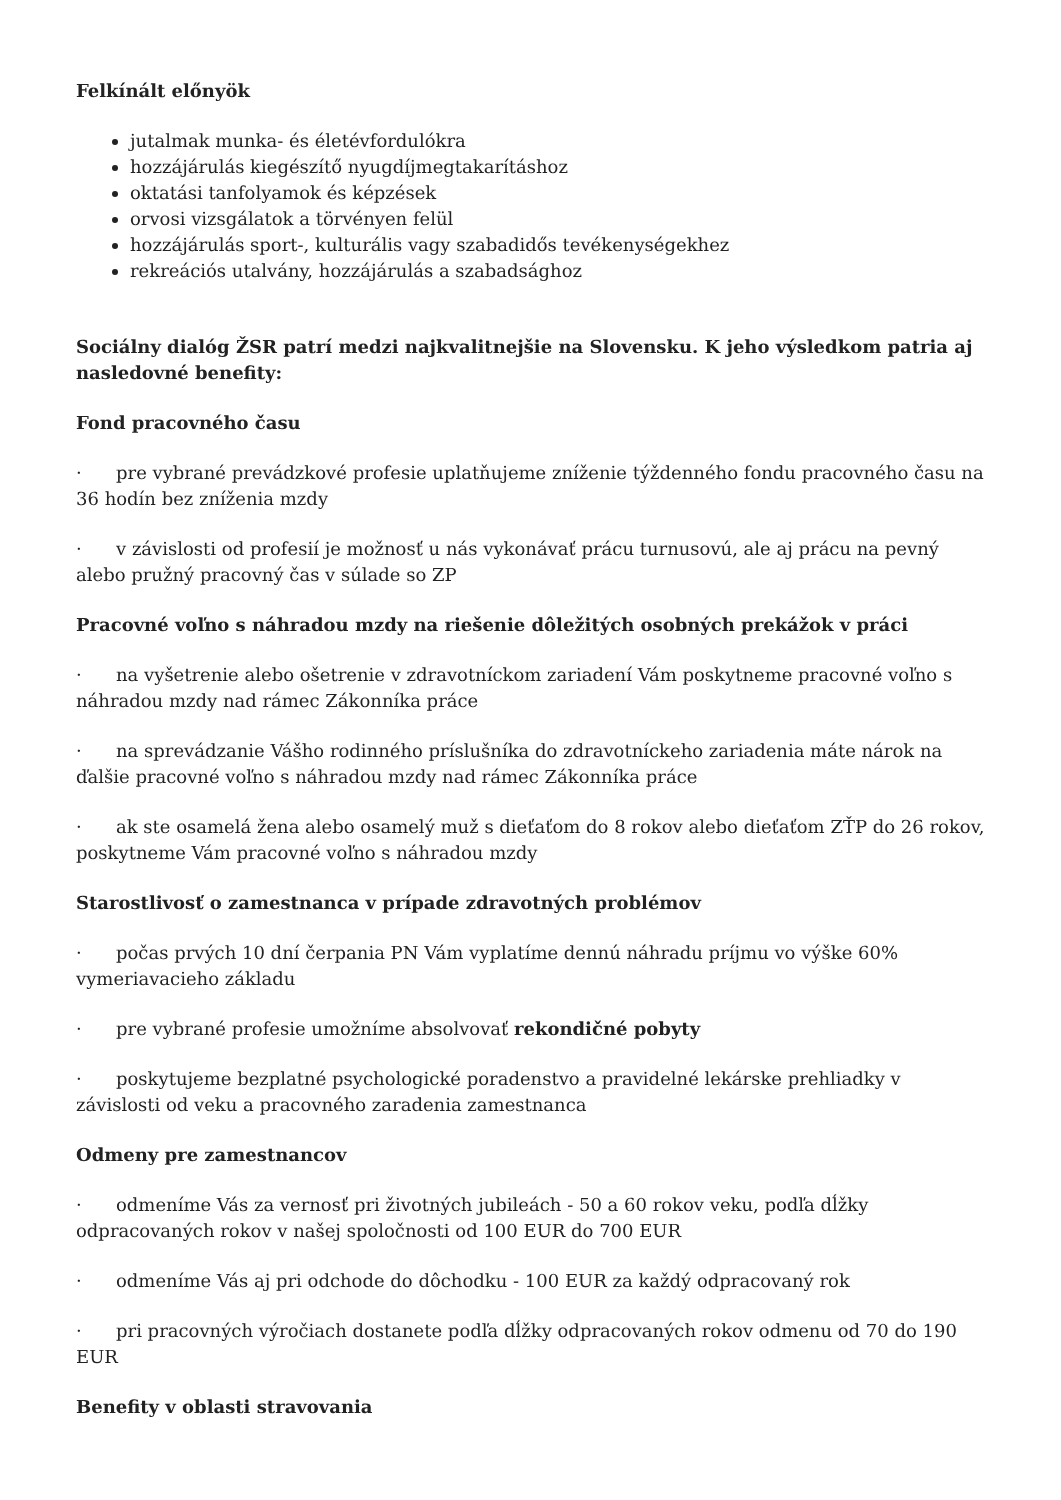Felkínált előnyök
jutalmak munka- és életévfordulókra
hozzájárulás kiegészítő nyugdíjmegtakarításhoz
oktatási tanfolyamok és képzések
orvosi vizsgálatok a törvényen felül
hozzájárulás sport-, kulturális vagy szabadidős tevékenységekhez
rekreációs utalvány, hozzájárulás a szabadsághoz
Sociálny dialóg ŽSR patrí medzi najkvalitnejšie na Slovensku. K jeho výsledkom patria aj nasledovné benefity:
Fond pracovného času
· pre vybrané prevádzkové profesie uplatňujeme zníženie týždenného fondu pracovného času na 36 hodín bez zníženia mzdy
· v závislosti od profesií je možnosť u nás vykonávať prácu turnusovú, ale aj prácu na pevný alebo pružný pracovný čas v súlade so ZP
Pracovné voľno s náhradou mzdy na riešenie dôležitých osobných prekážok v práci
· na vyšetrenie alebo ošetrenie v zdravotníckom zariadení Vám poskytneme pracovné voľno s náhradou mzdy nad rámec Zákonníka práce
· na sprevádzanie Vášho rodinného príslušníka do zdravotníckeho zariadenia máte nárok na ďalšie pracovné voľno s náhradou mzdy nad rámec Zákonníka práce
· ak ste osamelá žena alebo osamelý muž s dieťaťom do 8 rokov alebo dieťaťom ZŤP do 26 rokov, poskytneme Vám pracovné voľno s náhradou mzdy
Starostlivosť o zamestnanca v prípade zdravotných problémov
· počas prvých 10 dní čerpania PN Vám vyplatíme dennú náhradu príjmu vo výške 60% vymeriavacieho základu
· pre vybrané profesie umožníme absolvovať rekondičné pobyty
· poskytujeme bezplatné psychologické poradenstvo a pravidelné lekárske prehliadky v závislosti od veku a pracovného zaradenia zamestnanca
Odmeny pre zamestnancov
· odmeníme Vás za vernosť pri životných jubileách - 50 a 60 rokov veku, podľa dĺžky odpracovaných rokov v našej spoločnosti od 100 EUR do 700 EUR
· odmeníme Vás aj pri odchode do dôchodku - 100 EUR za každý odpracovaný rok
· pri pracovných výročiach dostanete podľa dĺžky odpracovaných rokov odmenu od 70 do 190 EUR
Benefity v oblasti stravovania